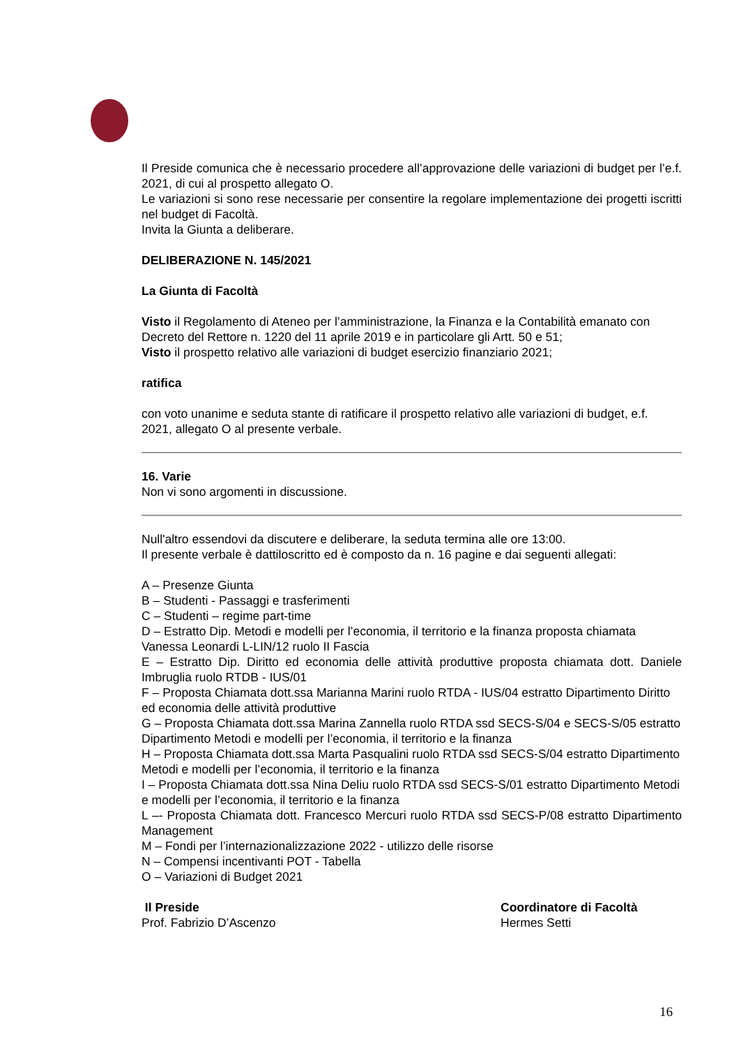Il Preside comunica che è necessario procedere all’approvazione delle variazioni di budget per l’e.f. 2021, di cui al prospetto allegato O.
Le variazioni si sono rese necessarie per consentire la regolare implementazione dei progetti iscritti nel budget di Facoltà.
Invita la Giunta a deliberare.
DELIBERAZIONE N. 145/2021
La Giunta di Facoltà
Visto il Regolamento di Ateneo per l’amministrazione, la Finanza e la Contabilità emanato con Decreto del Rettore n. 1220 del 11 aprile 2019 e in particolare gli Artt. 50 e 51;
Visto il prospetto relativo alle variazioni di budget esercizio finanziario 2021;
ratifica
con voto unanime e seduta stante di ratificare il prospetto relativo alle variazioni di budget, e.f. 2021, allegato O al presente verbale.
16. Varie
Non vi sono argomenti in discussione.
Null'altro essendovi da discutere e deliberare, la seduta termina alle ore 13:00.
Il presente verbale è dattiloscritto ed è composto da n. 16 pagine e dai seguenti allegati:
A – Presenze Giunta
B – Studenti - Passaggi e trasferimenti
C – Studenti – regime part-time
D – Estratto Dip. Metodi e modelli per l’economia, il territorio e la finanza proposta chiamata Vanessa Leonardi L-LIN/12 ruolo II Fascia
E – Estratto Dip. Diritto ed economia delle attività produttive proposta chiamata dott. Daniele Imbruglia ruolo RTDB - IUS/01
F – Proposta Chiamata dott.ssa Marianna Marini ruolo RTDA - IUS/04 estratto Dipartimento Diritto ed economia delle attività produttive
G – Proposta Chiamata dott.ssa Marina Zannella ruolo RTDA ssd SECS-S/04 e SECS-S/05 estratto Dipartimento Metodi e modelli per l’economia, il territorio e la finanza
H – Proposta Chiamata dott.ssa Marta Pasqualini ruolo RTDA ssd SECS-S/04 estratto Dipartimento Metodi e modelli per l’economia, il territorio e la finanza
I – Proposta Chiamata dott.ssa Nina Deliu ruolo RTDA ssd SECS-S/01 estratto Dipartimento Metodi e modelli per l’economia, il territorio e la finanza
L –- Proposta Chiamata dott. Francesco Mercuri ruolo RTDA ssd SECS-P/08 estratto Dipartimento Management
M – Fondi per l’internazionalizzazione 2022 - utilizzo delle risorse
N – Compensi incentivanti POT - Tabella
O – Variazioni di Budget 2021
Il Preside
Prof. Fabrizio D’Ascenzo
Coordinatore di Facoltà
Hermes Setti
16